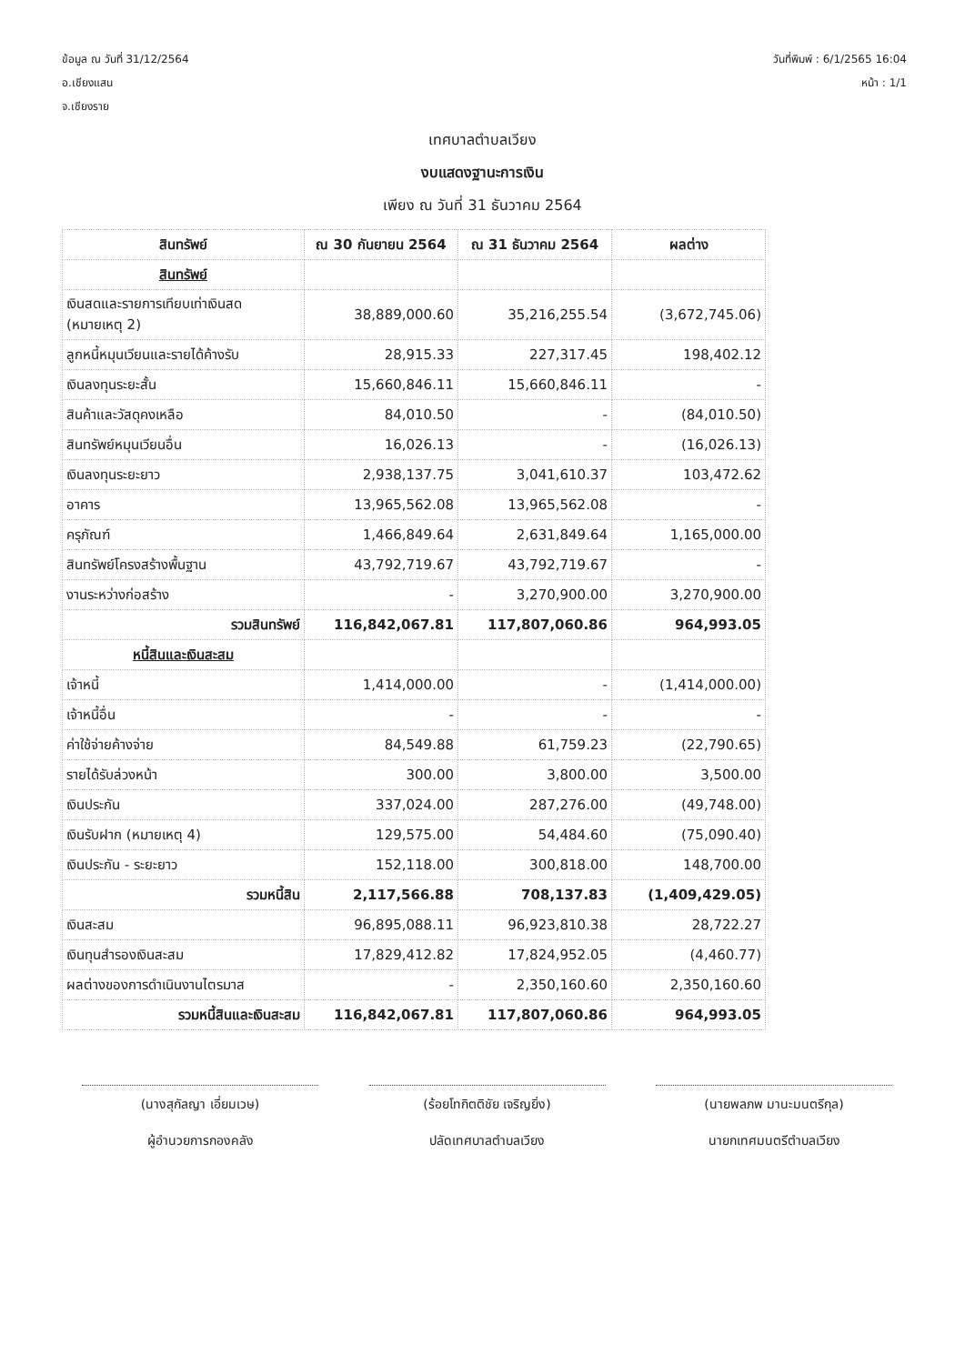ข้อมูล ณ วันที่ 31/12/2564
อ.เชียงแสน
จ.เชียงราย
วันที่พิมพ์ : 6/1/2565 16:04
หน้า : 1/1
เทศบาลตำบลเวียง
งบแสดงฐานะการเงิน
เพียง ณ วันที่ 31 ธันวาคม 2564
| สินทรัพย์ | ณ 30 กันยายน 2564 | ณ 31 ธันวาคม 2564 | ผลต่าง |
| --- | --- | --- | --- |
| สินทรัพย์ | | | |
| เงินสดและรายการเทียบเท่าเงินสด (หมายเหตุ 2) | 38,889,000.60 | 35,216,255.54 | (3,672,745.06) |
| ลูกหนี้หมุนเวียนและรายได้ค้างรับ | 28,915.33 | 227,317.45 | 198,402.12 |
| เงินลงทุนระยะสั้น | 15,660,846.11 | 15,660,846.11 | - |
| สินค้าและวัสดุคงเหลือ | 84,010.50 | - | (84,010.50) |
| สินทรัพย์หมุนเวียนอื่น | 16,026.13 | - | (16,026.13) |
| เงินลงทุนระยะยาว | 2,938,137.75 | 3,041,610.37 | 103,472.62 |
| อาคาร | 13,965,562.08 | 13,965,562.08 | - |
| ครุภัณฑ์ | 1,466,849.64 | 2,631,849.64 | 1,165,000.00 |
| สินทรัพย์โครงสร้างพื้นฐาน | 43,792,719.67 | 43,792,719.67 | - |
| งานระหว่างก่อสร้าง | - | 3,270,900.00 | 3,270,900.00 |
| รวมสินทรัพย์ | 116,842,067.81 | 117,807,060.86 | 964,993.05 |
| หนี้สินและเงินสะสม | | | |
| เจ้าหนี้ | 1,414,000.00 | - | (1,414,000.00) |
| เจ้าหนี้อื่น | - | - | - |
| ค่าใช้จ่ายค้างจ่าย | 84,549.88 | 61,759.23 | (22,790.65) |
| รายได้รับล่วงหน้า | 300.00 | 3,800.00 | 3,500.00 |
| เงินประกัน | 337,024.00 | 287,276.00 | (49,748.00) |
| เงินรับฝาก (หมายเหตุ 4) | 129,575.00 | 54,484.60 | (75,090.40) |
| เงินประกัน - ระยะยาว | 152,118.00 | 300,818.00 | 148,700.00 |
| รวมหนี้สิน | 2,117,566.88 | 708,137.83 | (1,409,429.05) |
| เงินสะสม | 96,895,088.11 | 96,923,810.38 | 28,722.27 |
| เงินทุนสำรองเงินสะสม | 17,829,412.82 | 17,824,952.05 | (4,460.77) |
| ผลต่างของการดำเนินงานไตรมาส | - | 2,350,160.60 | 2,350,160.60 |
| รวมหนี้สินและเงินสะสม | 116,842,067.81 | 117,807,060.86 | 964,993.05 |
(นางสุกัลญา เอี่ยมเวษ)
ผู้อำนวยการกองคลัง
(ร้อยโทกิตติชัย เจริญยิ่ง)
ปลัดเทศบาลตำบลเวียง
(นายพลภพ มานะมนตรีกุล)
นายกเทศมนตรีตำบลเวียง